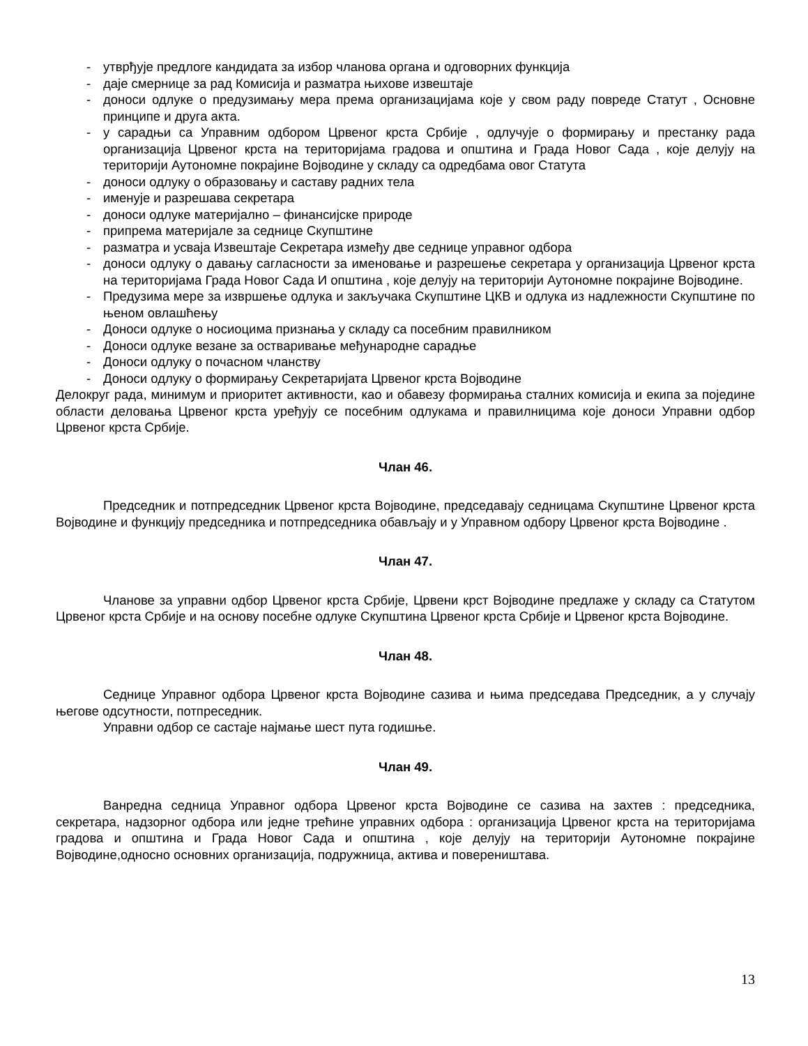- утврђује предлоге кандидата за избор чланова органа и одговорних функција
- даје смернице за рад Комисија и разматра њихове извештаје
- доноси одлуке о предузимању мера према организацијама које у свом раду повреде Статут , Основне принципе и друга акта.
- у сарадњи са Управним одбором Црвеног крста Србије , одлучује о формирању и престанку рада организација Црвеног крста на територијама градова и општина и Града Новог Сада , које делују на територији Аутономне покрајине Војводине у складу са одредбама овог Статута
- доноси одлуку о образовању и саставу радних тела
- именује и разрешава секретара
- доноси одлуке материјално – финансијске природе
- припрема материјале за седнице Скупштине
- разматра и усваја Извештаје Секретара између две седнице управног одбора
- доноси одлуку о давању сагласности за именовање и разрешење секретара у организација Црвеног крста на територијама Града Новог Сада И општина , које делују на територији Аутономне покрајине Војводине.
- Предузима мере за извршење одлука и закључака Скупштине ЦКВ и одлука из надлежности Скупштине по њеном овлашћењу
- Доноси одлуке о носиоцима признања у складу са посебним правилником
- Доноси одлуке везане за остваривање међународне сарадње
- Доноси одлуку о почасном чланству
- Доноси одлуку о формирању Секретаријата Црвеног крста Војводине
Делокруг рада, минимум и приоритет активности, као и обавезу формирања сталних комисија и екипа за поједине области деловања Црвеног крста уређују се посебним одлукама и правилницима које доноси Управни одбор Црвеног крста Србије.
Члан 46.
Председник и потпредседник Црвеног крста Војводине, председавају седницама Скупштине Црвеног крста Војводине и функцију председника и потпредседника обављају и у Управном одбору Црвеног крста Војводине .
Члан 47.
Чланове за управни одбор Црвеног крста Србије, Црвени крст Војводине предлаже у складу са Статутом Црвеног крста Србије и на основу посебне одлуке Скупштина Црвеног крста Србије и Црвеног крста Војводине.
Члан 48.
Седнице Управног одбора Црвеног крста Војводине сазива и њима председава Председник, а у случају његове одсутности, потпреседник.
Управни одбор се састаје најмање шест пута годишње.
Члан 49.
Ванредна седница Управног одбора Црвеног крста Војводине се сазива на захтев : председника, секретара, надзорног одбора или једне трећине управних одбора : организација Црвеног крста на територијама градова и општина и Града Новог Сада и општина , које делују на територији Аутономне покрајине Војводине,односно основних организација, подружница, актива и повереништава.
13